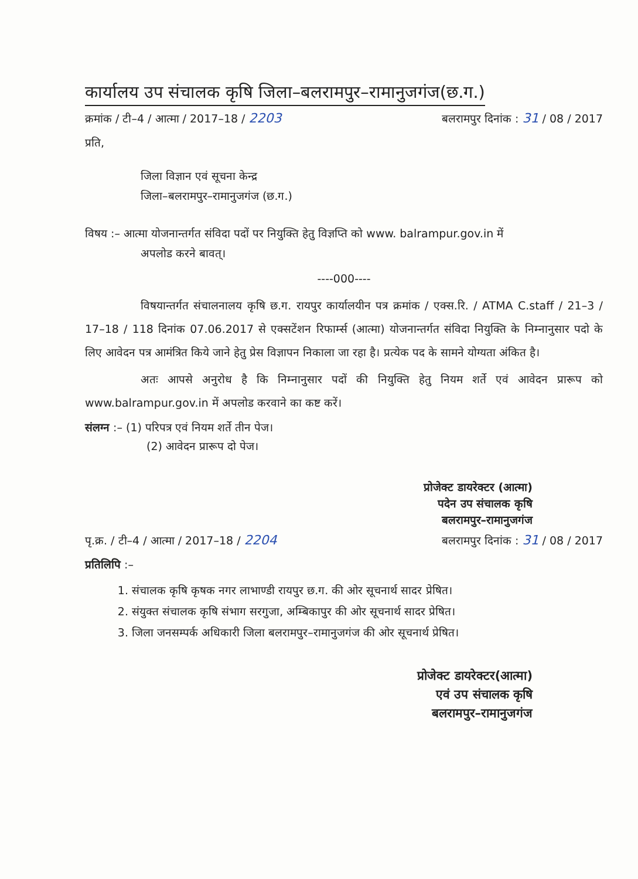कार्यालय उप संचालक कृषि जिला–बलरामपुर–रामानुजगंज(छ.ग.)
क्रमांक / टी–4 / आत्मा / 2017–18 / 2203 बलरामपुर दिनांक : 31 / 08 / 2017
प्रति,
जिला विज्ञान एवं सूचना केन्द्र
जिला–बलरामपुर–रामानुजगंज (छ.ग.)
विषय :– आत्मा योजनान्तर्गत संविदा पदों पर नियुक्ति हेतु विज्ञप्ति को www. balrampur.gov.in में
अपलोड करने बावत्।
----000----
विषयान्तर्गत संचालनालय कृषि छ.ग. रायपुर कार्यालयीन पत्र क्रमांक / एक्स.रि. / ATMA C.staff / 21–3 / 17–18 / 118 दिनांक 07.06.2017 से एक्सटेंशन रिफार्म्स (आत्मा) योजनान्तर्गत संविदा नियुक्ति के निम्नानुसार पदो के लिए आवेदन पत्र आमंत्रित किये जाने हेतु प्रेस विज्ञापन निकाला जा रहा है। प्रत्येक पद के सामने योग्यता अंकित है।
अतः आपसे अनुरोध है कि निम्नानुसार पदों की नियुक्ति हेतु नियम शर्ते एवं आवेदन प्रारूप को www.balrampur.gov.in में अपलोड करवाने का कष्ट करें।
संलग्न :– (1) परिपत्र एवं नियम शर्ते तीन पेज।
(2) आवेदन प्रारूप दो पेज।
प्रोजेक्ट डायरेक्टर (आत्मा)
पदेन उप संचालक कृषि
बलरामपुर–रामानुजगंज
पृ.क्र. / टी–4 / आत्मा / 2017–18 / 2204 बलरामपुर दिनांक : 31 / 08 / 2017
प्रतिलिपि :–
1. संचालक कृषि कृषक नगर लाभाण्डी रायपुर छ.ग. की ओर सूचनार्थ सादर प्रेषित।
2. संयुक्त संचालक कृषि संभाग सरगुजा, अम्बिकापुर की ओर सूचनार्थ सादर प्रेषित।
3. जिला जनसम्पर्क अधिकारी जिला बलरामपुर–रामानुजगंज की ओर सूचनार्थ प्रेषित।
प्रोजेक्ट डायरेक्टर(आत्मा)
एवं उप संचालक कृषि
बलरामपुर–रामानुजगंज